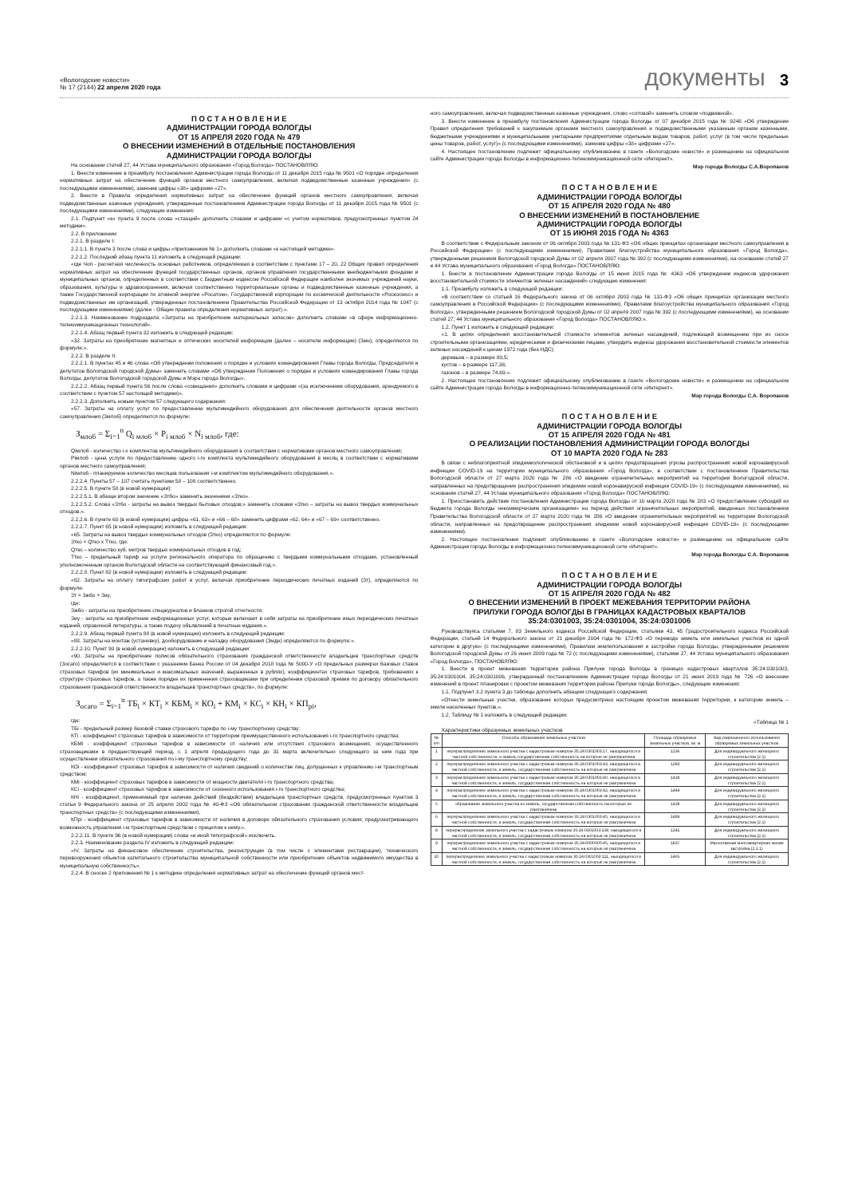«Вологодские новости»
№ 17 (2144) 22 апреля 2020 года
документы 3
П О С Т А Н О В Л Е Н И Е
АДМИНИСТРАЦИИ ГОРОДА ВОЛОГДЫ
ОТ 15 АПРЕЛЯ 2020 ГОДА № 479
О ВНЕСЕНИИ ИЗМЕНЕНИЙ В ОТДЕЛЬНЫЕ ПОСТАНОВЛЕНИЯ
АДМИНИСТРАЦИИ ГОРОДА ВОЛОГДЫ
На основании статей 27, 44 Устава муниципального образования «Город Вологда» ПОСТАНОВЛЯЮ:
1. Внести изменение в преамбулу постановления Администрации города Вологды от 11 декабря 2015 года № 9501 «О порядке определения нормативных затрат на обеспечение функций органов местного самоуправления, включая подведомственные казенные учреждения» (с последующими изменениями), заменив цифры «38» цифрами «27».
2. Внести в Правила определения нормативных затрат на обеспечение функций органов местного самоуправления, включая подведомственные казенные учреждения, утвержденные постановлением Администрации города Вологды от 11 декабря 2015 года № 9501 (с последующими изменениями), следующие изменения:
2.1. Подпункт «к» пункта 9 после слова «станций» дополнить словами и цифрами «с учетом нормативов, предусмотренных пунктом 24 методики».
2.2. В приложении:
2.2.1. В разделе I:
2.2.1.1. В пункте 3 после слова и цифры «приложением № 1» дополнить словами «к настоящей методике».
2.2.1.2. Последний абзац пункта 11 изложить в следующей редакции:
«где Чоп - расчетная численность основных работников, определяемая в соответствии с пунктами 17 – 20, 22 Общих правил определения нормативных затрат на обеспечение функций государственных органов, органов управления государственными внебюджетными фондами и муниципальных органов, определенных в соответствии с Бюджетным кодексом Российской Федерации наиболее значимых учреждений науки, образования, культуры и здравоохранения, включая соответственно территориальные органы и подведомственные казенные учреждения, а также Государственной корпорации по атомной энергии «Росатом», Государственной корпорации по космической деятельности «Роскосмос» и подведомственных им организаций, утвержденных постановлением Правительства Российской Федерации от 13 октября 2014 года № 1047 (с последующими изменениями) (далее - Общие правила определения нормативных затрат).».
2.2.1.3. Наименование подраздела «Затраты на приобретение материальных запасов» дополнить словами «в сфере информационно-телекоммуникационных технологий».
2.2.1.4. Абзац первый пункта 32 изложить в следующей редакции:
«32. Затраты на приобретение магнитных и оптических носителей информации (далее – носители информации) (Змн), определяются по формуле:».
2.2.2. В разделе II:
2.2.2.1. В пунктах 45 и 46 слова «Об утверждении положения о порядке и условиях командирования Главы города Вологды, Председателя и депутатов Вологодской городской Думы» заменить словами «Об утверждении Положения о порядке и условиях командирования Главы города Вологды, депутатов Вологодской городской Думы и Мэра города Вологды».
2.2.2.2. Абзац первый пункта 56 после слова «совещания» дополнить словами и цифрами «(за исключением оборудования, арендуемого в соответствии с пунктом 57 настоящей методики)».
2.2.2.3. Дополнить новым пунктом 57 следующего содержания:
«57. Затраты на оплату услуг по предоставлению мультимедийного оборудования для обеспечения деятельности органов местного самоуправления (Змлоб) определяются по формуле:
З<sub>млоб</sub> = Σ<sub>i=1</sub><sup>n</sup> Q<sub>i млоб</sub> × P<sub>i млоб</sub> × N<sub>i млоб</sub>, где:
Qiмлоб - количество i-х комплектов мультимедийного оборудования в соответствии с нормативами органов местного самоуправления;
Piмлоб - цена услуги по предоставлению одного i-го комплекта мультимедийного оборудования в месяц в соответствии с нормативами органов местного самоуправления;
Niмлоб - планируемое количество месяцев пользования i-м комплектом мультимедийного оборудования.».
2.2.2.4. Пункты 57 – 107 считать пунктами 58 – 108 соответственно.
2.2.2.5. В пункте 58 (в новой нумерации):
2.2.2.5.1. В абзаце втором значение «Зтбо» заменить значением «Зтко».
2.2.2.5.2. Слова «Зтбо - затраты на вывоз твердых бытовых отходов;» заменить словами «Зтко – затраты на вывоз твердых коммунальных отходов;».
2.2.2.6. В пункте 60 (в новой нумерации) цифры «61, 63» и «66 – 68» заменить цифрами «62, 64» и «67 – 69» соответственно.
2.2.2.7. Пункт 65 (в новой нумерации) изложить в следующей редакции:
«65. Затраты на вывоз твердых коммунальных отходов (Зтко) определяются по формуле:
Зтко = Qтко x Ттко, где:
Qтко – количество куб. метров твердых коммунальных отходов в год;
Ттко – предельный тариф на услуги регионального оператора по обращению с твердыми коммунальными отходами, установленный уполномоченным органом Вологодской области на соответствующий финансовый год.».
2.2.2.8. Пункт 82 (в новой нумерации) изложить в следующей редакции:
«82. Затраты на оплату типографских работ и услуг, включая приобретение периодических печатных изданий (Зт), определяются по формуле:
Зт = Зжбо + Зиу,
где:
Зжбо - затраты на приобретение спецжурналов и бланков строгой отчетности;
Зиу - затраты на приобретение информационных услуг, которые включают в себя затраты на приобретение иных периодических печатных изданий, справочной литературы, а также подачу объявлений в печатные издания.».
2.2.2.9. Абзац первый пункта 88 (в новой нумерации) изложить в следующей редакции:
«88. Затраты на монтаж (установку), дооборудование и наладку оборудования (Змдн) определяются по формуле:».
2.2.2.10. Пункт 90 (в новой нумерации) изложить в следующей редакции:
«90. Затраты на приобретение полисов обязательного страхования гражданской ответственности владельцев транспортных средств (Зосаго) определяются в соответствии с указанием Банка России от 04 декабря 2018 года № 5000-У «О предельных размерах базовых ставок страховых тарифов (их минимальных и максимальных значений, выраженных в рублях), коэффициентах страховых тарифов, требованиях к структуре страховых тарифов, а также порядке их применения страховщиками при определении страховой премии по договору обязательного страхования гражданской ответственности владельцев транспортных средств», по формуле:
З<sub>осаго</sub> = Σ<sub>i=1</sub><sup>n</sup> ТБ<sub>i</sub> × КТ<sub>i</sub> × КБМ<sub>i</sub> × КО<sub>i</sub> + КМ<sub>i</sub> × КС<sub>i</sub> × КН<sub>i</sub> × КП<sub>pi</sub>,
где:
ТБi - предельный размер базовой ставки страхового тарифа по i-му транспортному средству;
КТi - коэффициент страховых тарифов в зависимости от территории преимущественного использования i-го транспортного средства;
КБМi - коэффициент страховых тарифов в зависимости от наличия или отсутствия страхового возмещения, осуществленного страховщиками в предшествующий период, с 1 апреля предыдущего года до 31 марта включительно следующего за ним года при осуществлении обязательного страхования по i-му транспортному средству;
КОi - коэффициент страховых тарифов в зависимости от наличия сведений о количестве лиц, допущенных к управлению i-м транспортным средством;
КМi - коэффициент страховых тарифов в зависимости от мощности двигателя i-го транспортного средства;
КСi - коэффициент страховых тарифов в зависимости от сезонного использования i-го транспортного средства;
КНi - коэффициент, применяемый при наличии действий (бездействии) владельцев транспортных средств, предусмотренных пунктом 3 статьи 9 Федерального закона от 25 апреля 2002 года № 40-ФЗ «Об обязательном страховании гражданской ответственности владельцев транспортных средств» (с последующими изменениями);
КПрi - коэффициент страховых тарифов в зависимости от наличия в договоре обязательного страхования условия, предусматривающего возможность управления i-м транспортным средством с прицепом к нему.».
2.2.2.11. В пункте 96 (в новой нумерации) слова «и иной типографской» исключить.
2.2.3. Наименование раздела IV изложить в следующей редакции:
«IV. Затраты на финансовое обеспечение строительства, реконструкции (в том числе с элементами реставрации), технического перевооружения объектов капитального строительства муниципальной собственности или приобретение объектов недвижимого имущества в муниципальную собственность».
2.2.4. В сноске 2 приложения № 1 к методике определения нормативных затрат на обеспечение функций органов мест-
ного самоуправления, включая подведомственные казенные учреждения, слово «сотовой» заменить словом «подвижной».
3. Внести изменение в преамбулу постановления Администрации города Вологды от 07 декабря 2015 года № 9248 «Об утверждении Правил определения требований к закупаемым органами местного самоуправления и подведомственными указанным органам казенными, бюджетными учреждениями и муниципальными унитарными предприятиями отдельным видам товаров, работ, услуг (в том числе предельные цены товаров, работ, услуг)» (с последующими изменениями), заменив цифры «38» цифрами «27».
4. Настоящее постановление подлежит официальному опубликованию в газете «Вологодские новости» и размещению на официальном сайте Администрации города Вологды в информационно-телекоммуникационной сети «Интернет».
Мэр города Вологды С.А.Воропанов
П О С Т А Н О В Л Е Н И Е
АДМИНИСТРАЦИИ ГОРОДА ВОЛОГДЫ
ОТ 15 АПРЕЛЯ 2020 ГОДА № 480
О ВНЕСЕНИИ ИЗМЕНЕНИЙ В ПОСТАНОВЛЕНИЕ
АДМИНИСТРАЦИИ ГОРОДА ВОЛОГДЫ
ОТ 15 ИЮНЯ 2015 ГОДА № 4363
В соответствии с Федеральным законом от 06 октября 2003 года № 131-ФЗ «Об общих принципах организации местного самоуправления в Российской Федерации» (с последующими изменениями), Правилами благоустройства муниципального образования «Город Вологда», утвержденными решением Вологодской городской Думы от 02 апреля 2007 года № 392 (с последующими изменениями), на основании статей 27 и 44 Устава муниципального образования «Город Вологда» ПОСТАНОВЛЯЮ:
1. Внести в постановление Администрации города Вологды от 15 июня 2015 года № 4363 «Об утверждении индексов удорожания восстановительной стоимости элементов зеленых насаждений» следующие изменения:
1.1. Преамбулу изложить в следующей редакции:
«В соответствии со статьей 16 Федерального закона от 06 октября 2003 года № 131-ФЗ «Об общих принципах организации местного самоуправления в Российской Федерации» (с последующими изменениями), Правилами благоустройства муниципального образования «Город Вологда», утвержденными решением Вологодской городской Думы от 02 апреля 2007 года № 392 (с последующими изменениями), на основании статей 27, 44 Устава муниципального образования «Город Вологда» ПОСТАНОВЛЯЮ:».
1.2. Пункт 1 изложить в следующей редакции:
«1. В целях определения восстановительной стоимости элементов зеленых насаждений, подлежащей возмещению при их сносе строительными организациями, юридическими и физическими лицами, утвердить индексы удорожания восстановительной стоимости элементов зеленых насаждений к ценам 1972 года (без НДС):
деревьев – в размере 80,5;
кустов – в размере 117,36;
газонов – в размере 74,69.».
2. Настоящее постановление подлежит официальному опубликованию в газете «Вологодские новости» и размещению на официальном сайте Администрации города Вологды в информационно-телекоммуникационной сети «Интернет».
Мэр города Вологды С.А. Воропанов
П О С Т А Н О В Л Е Н И Е
АДМИНИСТРАЦИИ ГОРОДА ВОЛОГДЫ
ОТ 15 АПРЕЛЯ 2020 ГОДА № 481
О РЕАЛИЗАЦИИ ПОСТАНОВЛЕНИЯ АДМИНИСТРАЦИИ ГОРОДА ВОЛОГДЫ
ОТ 10 МАРТА 2020 ГОДА № 283
В связи с неблагоприятной эпидемиологической обстановкой и в целях предотвращения угрозы распространения новой коронавирусной инфекции COVID-19 на территории муниципального образования «Город Вологда», в соответствии с постановлением Правительства Вологодской области от 27 марта 2020 года № 286 «О введении ограничительных мероприятий на территории Вологодской области, направленных на предотвращение распространения эпидемии новой коронавирусной инфекции COVID-19» (с последующими изменениями), на основании статей 27, 44 Устава муниципального образования «Город Вологда» ПОСТАНОВЛЯЮ:
1. Приостановить действие постановления Администрации города Вологды от 10 марта 2020 года № 283 «О предоставлении субсидий из бюджета города Вологды некоммерческим организациям» на период действия ограничительных мероприятий, введенных постановлением Правительства Вологодской области от 27 марта 2020 года № 286 «О введении ограничительных мероприятий на территории Вологодской области, направленных на предотвращение распространения эпидемии новой коронавирусной инфекции COVID-19» (с последующими изменениями).
2. Настоящее постановление подлежит опубликованию в газете «Вологодские новости» и размещению на официальном сайте Администрации города Вологды в информационно-телекоммуникационной сети «Интернет».
Мэр города Вологды С.А. Воропанов
П О С Т А Н О В Л Е Н И Е
АДМИНИСТРАЦИИ ГОРОДА ВОЛОГДЫ
ОТ 15 АПРЕЛЯ 2020 ГОДА № 482
О ВНЕСЕНИИ ИЗМЕНЕНИЙ В ПРОЕКТ МЕЖЕВАНИЯ ТЕРРИТОРИИ РАЙОНА
ПРИЛУКИ ГОРОДА ВОЛОГДЫ В ГРАНИЦАХ КАДАСТРОВЫХ КВАРТАЛОВ
35:24:0301003, 35:24:0301004, 35:24:0301006
Руководствуясь статьями 7, 83 Земельного кодекса Российской Федерации, статьями 43, 45 Градостроительного кодекса Российской Федерации, статьей 14 Федерального закона от 21 декабря 2004 года № 172-ФЗ «О переводе земель или земельных участков из одной категории в другую» (с последующими изменениями), Правилам землепользования и застройки города Вологды, утвержденными решением Вологодской городской Думы от 26 июня 2009 года № 72 (с последующими изменениями), статьями 27, 44 Устава муниципального образования «Город Вологда», ПОСТАНОВЛЯЮ:
1. Внести в проект межевания территории района Прилуки города Вологды в границах кадастровых кварталов 35:24:0301003, 35:24:0301004, 35:24:0301006, утвержденный постановлением Администрации города Вологды от 21 июня 2019 года № 726 «О внесении изменений в проект планировки с проектом межевания территории района Прилуки города Вологды», следующие изменения:
1.1. Подпункт 3.2 пункта 3 до таблицы дополнить абзацем следующего содержания:
«Отнести земельные участки, образование которых предусмотрено настоящим проектом межевания территории, к категории земель – земли населенных пунктов.».
1.2. Таблицу № 1 изложить в следующей редакции:
«Таблица № 1
Характеристики образуемых земельных участков
| № п/п | Способы образования земельных участков | Площадь образуемых земельных участков, кв. м | Вид разрешенного использования образуемых земельных участков |
| --- | --- | --- | --- |
| 1 | перераспределение земельного участка с кадастровым номером 35:24:0301003:17, находящегося в частной собственности, и земель государственная собственность на которые не разграничена | 1236 | Для индивидуального жилищного строительства (2.1) |
| 2 | перераспределение земельного участка с кадастровым номером 35:24:0301003:43, находящегося в частной собственности, и земель, государственная собственность на которые не разграничена | 1283 | Для индивидуального жилищного строительства (2.1) |
| 3 | перераспределение земельного участка с кадастровым номером 35:24:0301003:40, находящегося в частной собственности, и земель, государственная собственность на которые не разграничена | 1418 | Для индивидуального жилищного строительства (2.1) |
| 4 | перераспределение земельного участка с кадастровым номером 35:24:0301003:42, находящегося в частной собственности, и земель, государственная собственность на которые не разграничена | 1444 | Для индивидуального жилищного строительства (2.1) |
| 5 | образование земельного участка из земель, государственная собственность на которые не разграничена | 1428 | Для индивидуального жилищного строительства (2.1) |
| 6 | перераспределение земельного участка с кадастровым номером 35:24:0301003:45, находящегося в частной собственности, и земель, государственная собственность на которые не разграничена | 1489 | Для индивидуального жилищного строительства (2.1) |
| 8 | перераспределение земельного участка с кадастровым номером 35:24:0301003:158, находящегося в частной собственности, и земель, государственная собственность на которые не разграничена | 1241 | Для индивидуального жилищного строительства (2.1) |
| 9 | перераспределение земельного участка с кадастровым номером 35:24:0000000:45, находящегося в частной собственности, и земель, государственная собственность на которые не разграничена | 1837 | Малоэтажная многоквартирная жилая застройка (2.1.1) |
| 10 | перераспределение земельного участка с кадастровым номером 35:24:0301003:111, находящегося в частной собственности, и земель, государственная собственность на которые не разграничена | 1465 | Для индивидуального жилищного строительства (2.1) |